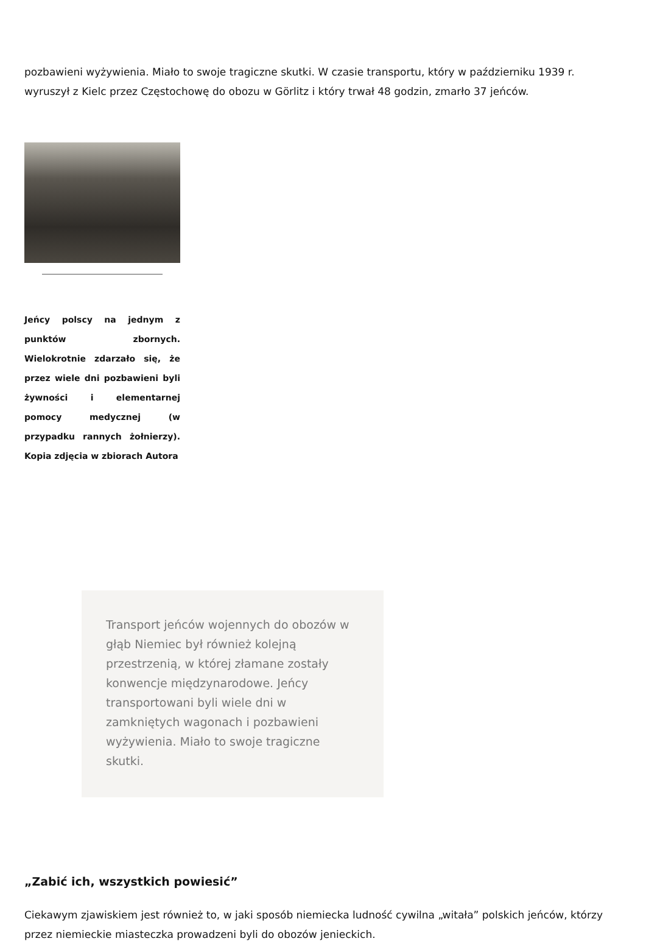pozbawieni wyżywienia. Miało to swoje tragiczne skutki. W czasie transportu, który w październiku 1939 r. wyruszył z Kielc przez Częstochowę do obozu w Görlitz i który trwał 48 godzin, zmarło 37 jeńców.
Jeńcy polscy na jednym z punktów zbornych. Wielokrotnie zdarzało się, że przez wiele dni pozbawieni byli żywności i elementarnej pomocy medycznej (w przypadku rannych żołnierzy). Kopia zdjęcia w zbiorach Autora
Transport jeńców wojennych do obozów w głąb Niemiec był również kolejną przestrzenią, w której złamane zostały konwencje międzynarodowe. Jeńcy transportowani byli wiele dni w zamkniętych wagonach i pozbawieni wyżywienia. Miało to swoje tragiczne skutki.
„Zabić ich, wszystkich powiesić”
Ciekawym zjawiskiem jest również to, w jaki sposób niemiecka ludność cywilna „witała” polskich jeńców, którzy przez niemieckie miasteczka prowadzeni byli do obozów jenieckich.